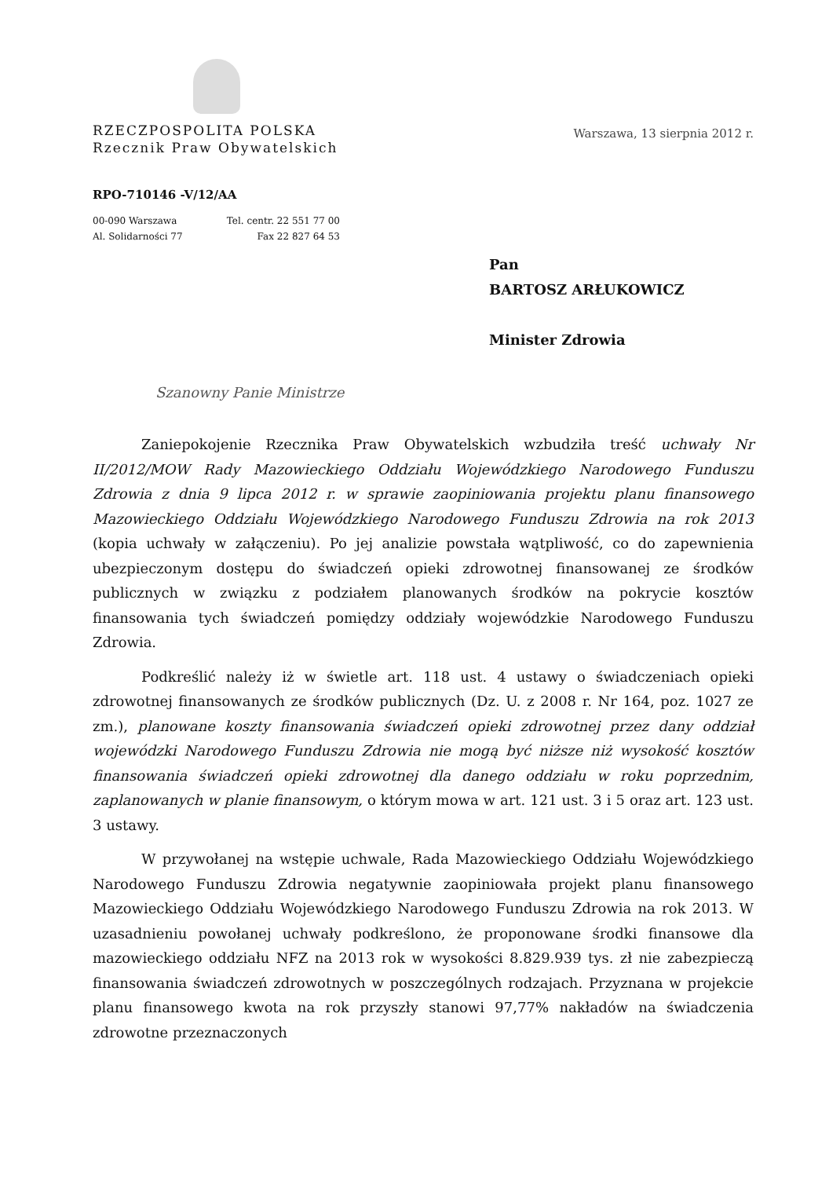RZECZPOSPOLITA POLSKA
Rzecznik Praw Obywatelskich
Warszawa, 13 sierpnia 2012 r.
RPO-710146 -V/12/AA
00-090 Warszawa
Al. Solidarności 77
Tel. centr. 22 551 77 00
Fax 22 827 64 53
Pan
BARTOSZ ARŁUKOWICZ
Minister Zdrowia
Szanowny Panie Ministrze
Zaniepokojenie Rzecznika Praw Obywatelskich wzbudziła treść uchwały Nr II/2012/MOW Rady Mazowieckiego Oddziału Wojewódzkiego Narodowego Funduszu Zdrowia z dnia 9 lipca 2012 r. w sprawie zaopiniowania projektu planu finansowego Mazowieckiego Oddziału Wojewódzkiego Narodowego Funduszu Zdrowia na rok 2013 (kopia uchwały w załączeniu). Po jej analizie powstała wątpliwość, co do zapewnienia ubezpieczonym dostępu do świadczeń opieki zdrowotnej finansowanej ze środków publicznych w związku z podziałem planowanych środków na pokrycie kosztów finansowania tych świadczeń pomiędzy oddziały wojewódzkie Narodowego Funduszu Zdrowia.
Podkreślić należy iż w świetle art. 118 ust. 4 ustawy o świadczeniach opieki zdrowotnej finansowanych ze środków publicznych (Dz. U. z 2008 r. Nr 164, poz. 1027 ze zm.), planowane koszty finansowania świadczeń opieki zdrowotnej przez dany oddział wojewódzki Narodowego Funduszu Zdrowia nie mogą być niższe niż wysokość kosztów finansowania świadczeń opieki zdrowotnej dla danego oddziału w roku poprzednim, zaplanowanych w planie finansowym, o którym mowa w art. 121 ust. 3 i 5 oraz art. 123 ust. 3 ustawy.
W przywołanej na wstępie uchwale, Rada Mazowieckiego Oddziału Wojewódzkiego Narodowego Funduszu Zdrowia negatywnie zaopiniowała projekt planu finansowego Mazowieckiego Oddziału Wojewódzkiego Narodowego Funduszu Zdrowia na rok 2013. W uzasadnieniu powołanej uchwały podkreślono, że proponowane środki finansowe dla mazowieckiego oddziału NFZ na 2013 rok w wysokości 8.829.939 tys. zł nie zabezpieczą finansowania świadczeń zdrowotnych w poszczególnych rodzajach. Przyznana w projekcie planu finansowego kwota na rok przyszły stanowi 97,77% nakładów na świadczenia zdrowotne przeznaczonych